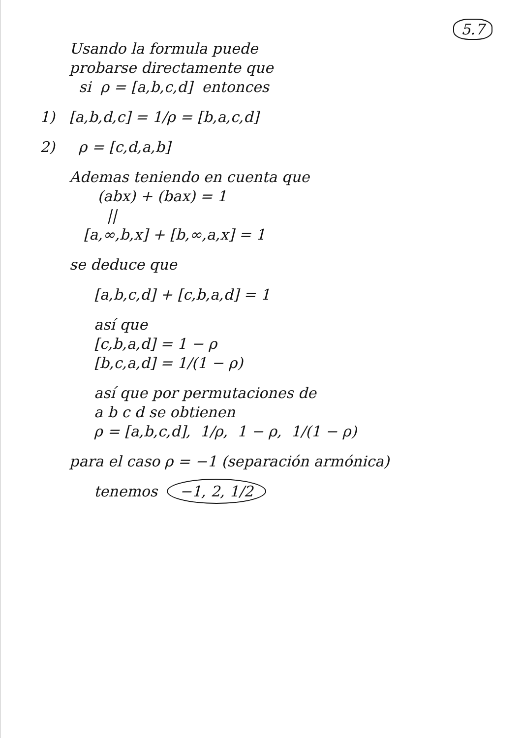5.7
Usando la formula puede
probarse directamente que
si ρ = [a,b,c,d] entonces
1) [a,b,d,c] = 1/ρ = [b,a,c,d]
2) ρ = [c,d,a,b]
Ademas teniendo en cuenta que
(abx) + (bax) = 1
||
[a,∞,b,x] + [b,∞,a,x] = 1
se deduce que
[a,b,c,d] + [c,b,a,d] = 1
así que
[c,b,a,d] = 1 − ρ
[b,c,a,d] = 1/(1 − ρ)
así que por permutaciones de
a b c d se obtienen
ρ = [a,b,c,d], 1/ρ, 1 − ρ, 1/(1 − ρ)
para el caso ρ = −1 (separación armónica)
tenemos −1, 2, 1/2